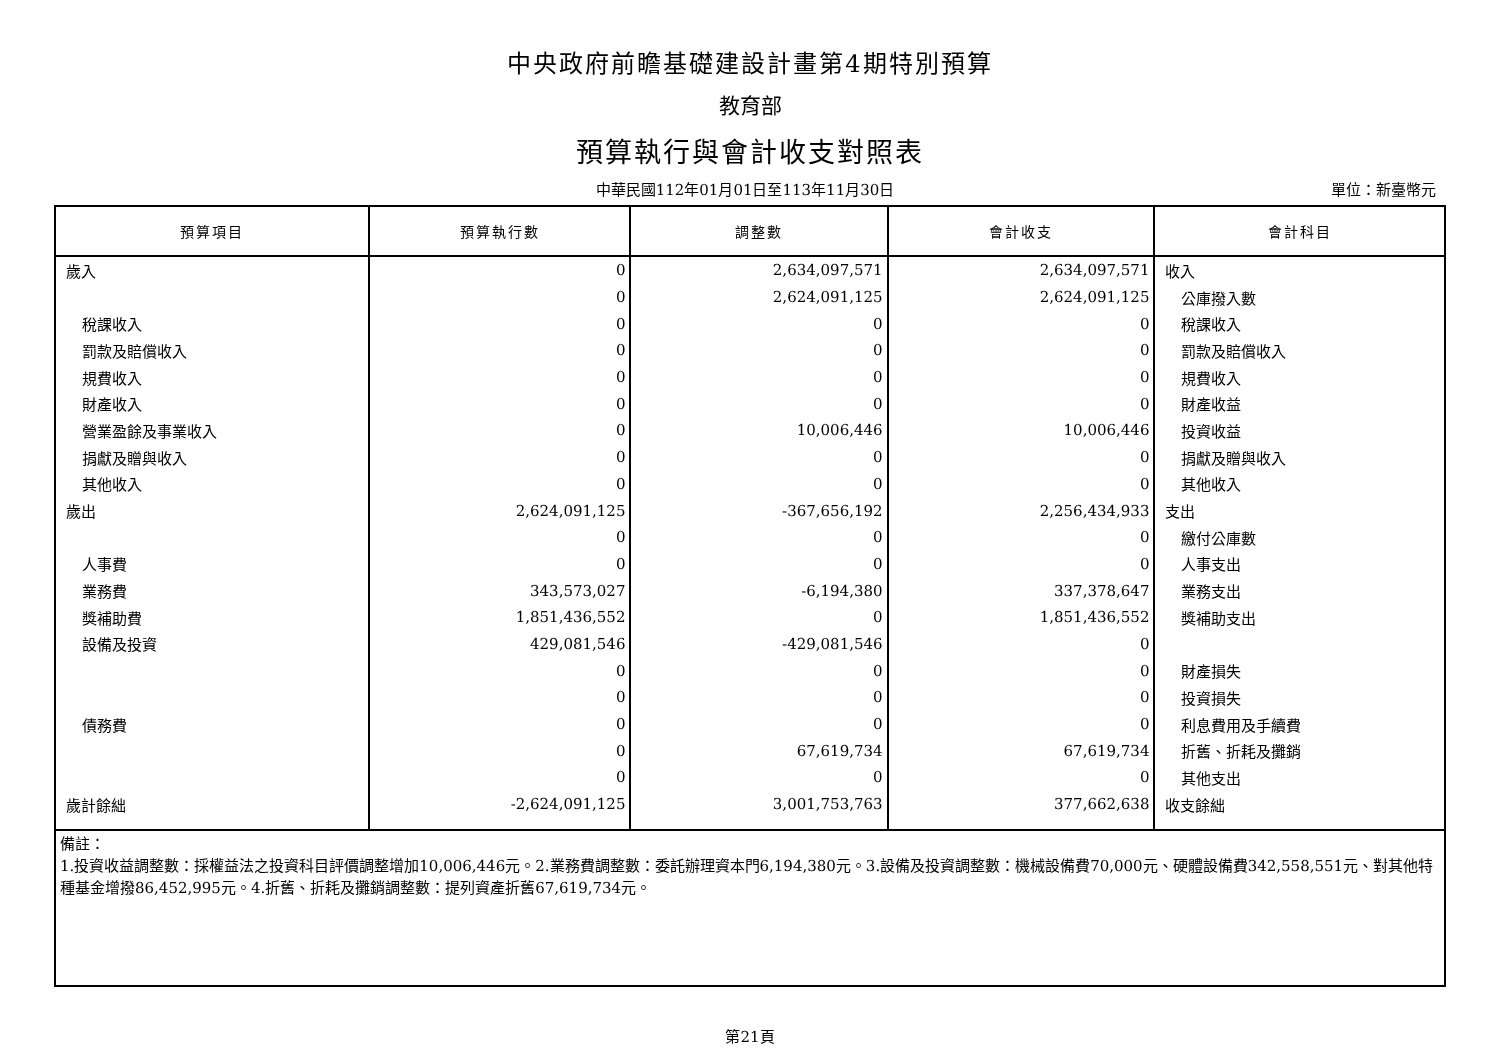中央政府前瞻基礎建設計畫第4期特別預算
教育部
預算執行與會計收支對照表
中華民國112年01月01日至113年11月30日
單位：新臺幣元
| 預算項目 | 預算執行數 | 調整數 | 會計收支 | 會計科目 |
| --- | --- | --- | --- | --- |
| 歲入 | 0 | 2,634,097,571 | 2,634,097,571 | 收入 |
| | 0 | 2,624,091,125 | 2,624,091,125 | 公庫撥入數 |
| 稅課收入 | 0 | 0 | 0 | 稅課收入 |
| 罰款及賠償收入 | 0 | 0 | 0 | 罰款及賠償收入 |
| 規費收入 | 0 | 0 | 0 | 規費收入 |
| 財產收入 | 0 | 0 | 0 | 財產收益 |
| 營業盈餘及事業收入 | 0 | 10,006,446 | 10,006,446 | 投資收益 |
| 捐獻及贈與收入 | 0 | 0 | 0 | 捐獻及贈與收入 |
| 其他收入 | 0 | 0 | 0 | 其他收入 |
| 歲出 | 2,624,091,125 | -367,656,192 | 2,256,434,933 | 支出 |
| | 0 | 0 | 0 | 繳付公庫數 |
| 人事費 | 0 | 0 | 0 | 人事支出 |
| 業務費 | 343,573,027 | -6,194,380 | 337,378,647 | 業務支出 |
| 獎補助費 | 1,851,436,552 | 0 | 1,851,436,552 | 獎補助支出 |
| 設備及投資 | 429,081,546 | -429,081,546 | 0 | |
| | 0 | 0 | 0 | 財產損失 |
| | 0 | 0 | 0 | 投資損失 |
| 債務費 | 0 | 0 | 0 | 利息費用及手續費 |
| | 0 | 67,619,734 | 67,619,734 | 折舊、折耗及攤銷 |
| | 0 | 0 | 0 | 其他支出 |
| 歲計餘絀 | -2,624,091,125 | 3,001,753,763 | 377,662,638 | 收支餘絀 |
| 備註： 1.投資收益調整數：採權益法之投資科目評價調整增加10,006,446元。2.業務費調整數：委託辦理資本門6,194,380元。3.設備及投資調整數：機械設備費70,000元、硬體設備費342,558,551元、對其他特種基金增撥86,452,995元。4.折舊、折耗及攤銷調整數：提列資產折舊67,619,734元。 | | | | |
第21頁